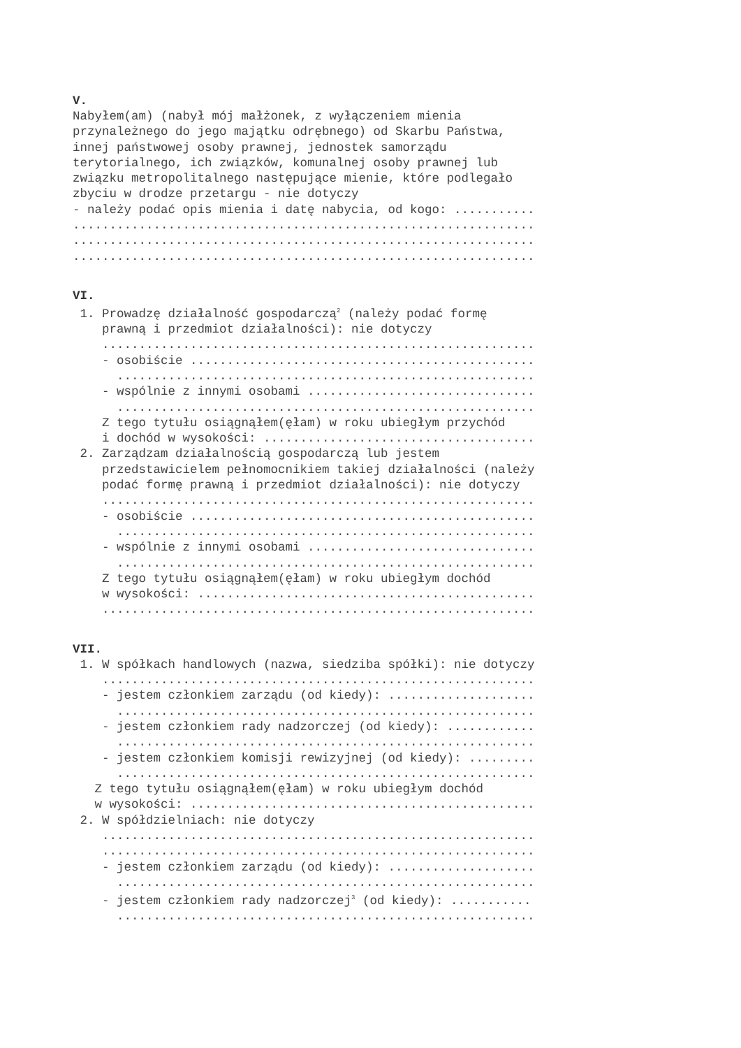V.
Nabyłem(am) (nabył mój małżonek, z wyłączeniem mienia przynależnego do jego majątku odrębnego) od Skarbu Państwa, innej państwowej osoby prawnej, jednostek samorządu terytorialnego, ich związków, komunalnej osoby prawnej lub związku metropolitalnego następujące mienie, które podlegało zbyciu w drodze przetargu - nie dotyczy - należy podać opis mienia i datę nabycia, od kogo: ........... ............................................................... ............................................................... ...............................................................
VI.
1. Prowadzę działalność gospodarczą<sup>2</sup> (należy podać formę prawną i przedmiot działalności): nie dotyczy ........................................................... - osobiście ............................................... ......................................................... - wspólnie z innymi osobami ............................... ......................................................... Z tego tytułu osiągnąłem(ęłam) w roku ubiegłym przychód i dochód w wysokości: ..................................... 2. Zarządzam działalnością gospodarczą lub jestem przedstawicielem pełnomocnikiem takiej działalności (należy podać formę prawną i przedmiot działalności): nie dotyczy ........................................................... - osobiście ............................................... ......................................................... - wspólnie z innymi osobami ............................... ......................................................... Z tego tytułu osiągnąłem(ęłam) w roku ubiegłym dochód w wysokości: .............................................. ...........................................................
VII.
1. W spółkach handlowych (nazwa, siedziba spółki): nie dotyczy ........................................................... - jestem członkiem zarządu (od kiedy): .................... ......................................................... - jestem członkiem rady nadzorczej (od kiedy): ............ ......................................................... - jestem członkiem komisji rewizyjnej (od kiedy): ......... ......................................................... Z tego tytułu osiągnąłem(ęłam) w roku ubiegłym dochód w wysokości: ............................................... 2. W spółdzielniach: nie dotyczy ........................................................... ........................................................... - jestem członkiem zarządu (od kiedy): .................... ......................................................... - jestem członkiem rady nadzorczej<sup>3</sup> (od kiedy): ........... .........................................................